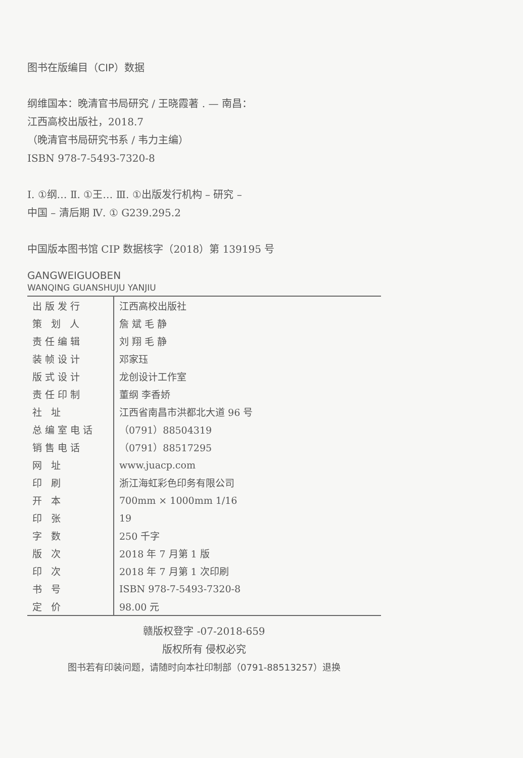图书在版编目（CIP）数据
纲维国本：晚清官书局研究 / 王晓霞著 . — 南昌：
江西高校出版社，2018.7
（晚清官书局研究书系 / 韦力主编）
ISBN 978-7-5493-7320-8
Ⅰ. ①纲… Ⅱ. ①王… Ⅲ. ①出版发行机构 – 研究 –
中国 – 清后期 Ⅳ. ① G239.295.2
中国版本图书馆 CIP 数据核字（2018）第 139195 号
GANGWEIGUOBEN
WANQING GUANSHUJU YANJIU
| 出版发行 | 江西高校出版社 |
| 策 划 人 | 詹 斌 毛 静 |
| 责任编辑 | 刘 翔 毛 静 |
| 装帧设计 | 邓家珏 |
| 版式设计 | 龙创设计工作室 |
| 责任印制 | 董纲 李香娇 |
| 社 址 | 江西省南昌市洪都北大道 96 号 |
| 总编室电话 | （0791）88504319 |
| 销售电话 | （0791）88517295 |
| 网 址 | www.juacp.com |
| 印 刷 | 浙江海虹彩色印务有限公司 |
| 开 本 | 700mm × 1000mm 1/16 |
| 印 张 | 19 |
| 字 数 | 250 千字 |
| 版 次 | 2018 年 7 月第 1 版 |
| 印 次 | 2018 年 7 月第 1 次印刷 |
| 书 号 | ISBN 978-7-5493-7320-8 |
| 定 价 | 98.00 元 |
赣版权登字 -07-2018-659
版权所有 侵权必究
图书若有印装问题，请随时向本社印制部（0791-88513257）退换